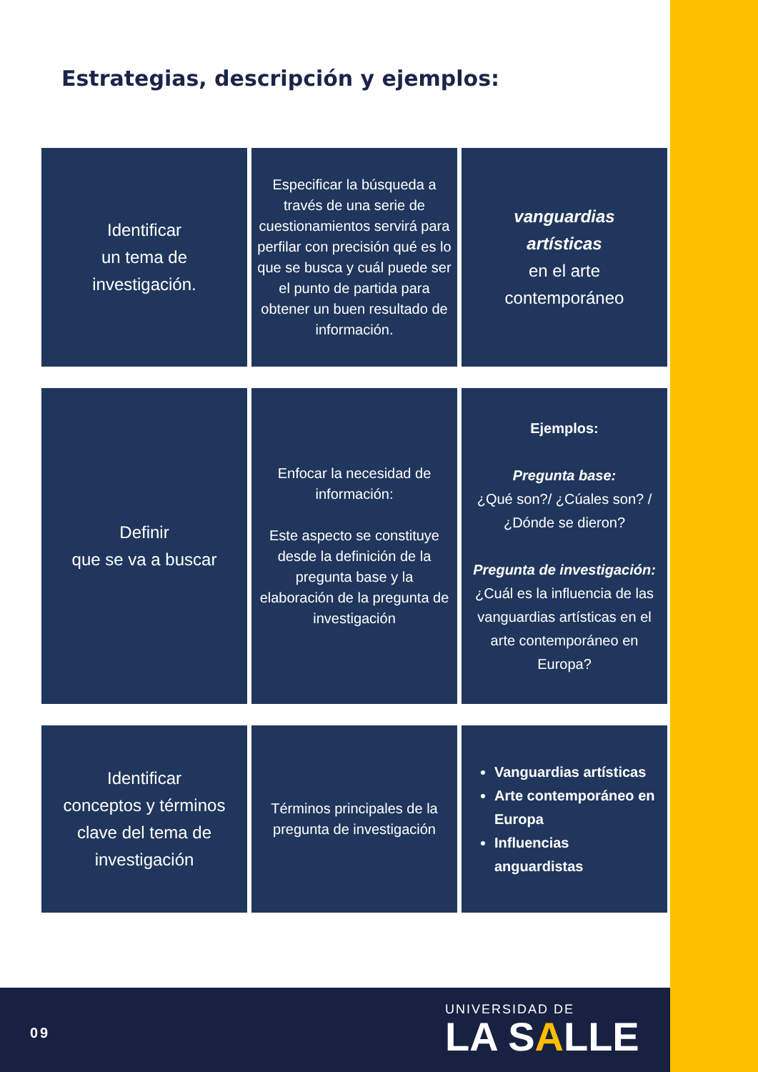Estrategias, descripción y ejemplos:
| Identificar un tema de investigación. | Especificar la búsqueda a través de una serie de cuestionamientos servirá para perfilar con precisión qué es lo que se busca y cuál puede ser el punto de partida para obtener un buen resultado de información. | vanguardias artísticas en el arte contemporáneo |
| Definir que se va a buscar | Enfocar la necesidad de información: Este aspecto se constituye desde la definición de la pregunta base y la elaboración de la pregunta de investigación | Ejemplos: Pregunta base: ¿Qué son?/ ¿Cúales son? / ¿Dónde se dieron? Pregunta de investigación: ¿Cuál es la influencia de las vanguardias artísticas en el arte contemporáneo en Europa? |
| Identificar conceptos y términos clave del tema de investigación | Términos principales de la pregunta de investigación | Vanguardias artísticas Arte contemporáneo en Europa Influencias anguardistas |
09
UNIVERSIDAD DE
LA SALLE